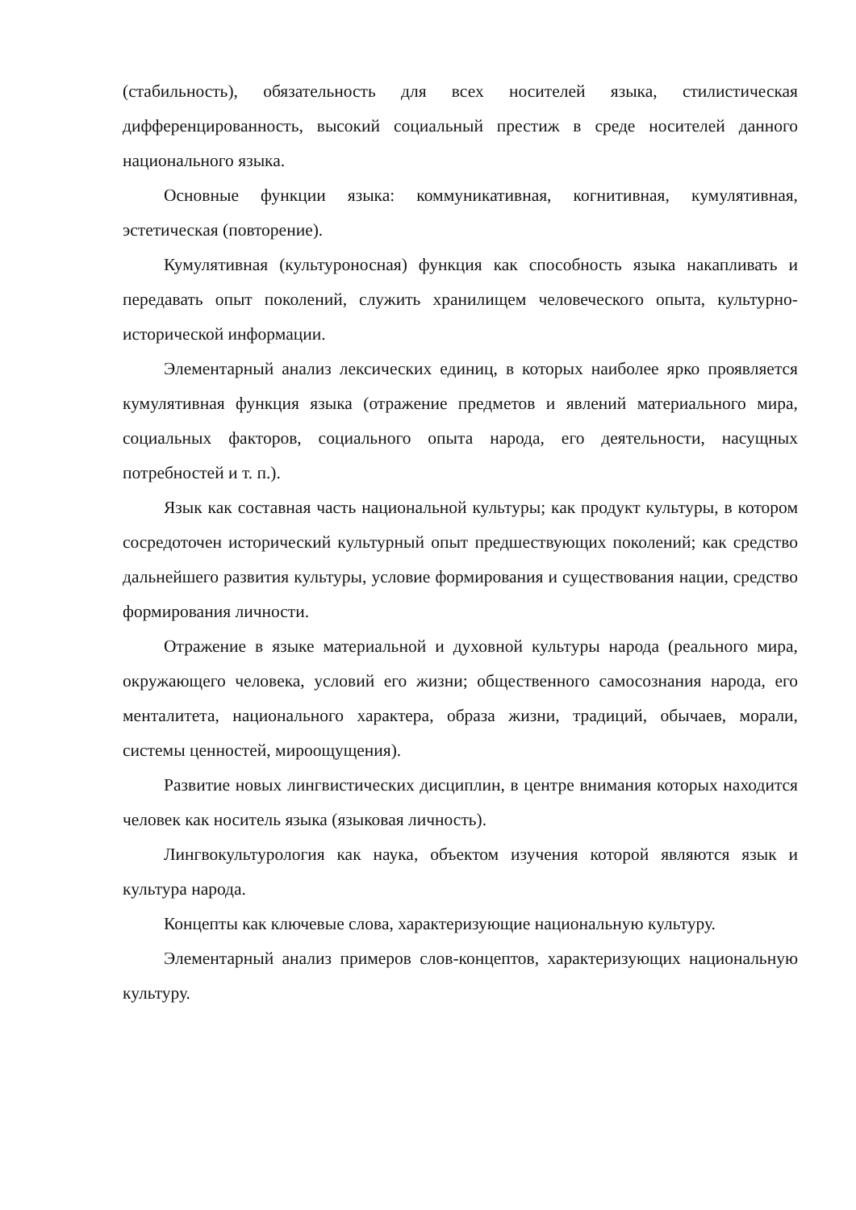(стабильность), обязательность для всех носителей языка, стилистическая дифференцированность, высокий социальный престиж в среде носителей данного национального языка.
Основные функции языка: коммуникативная, когнитивная, кумулятивная, эстетическая (повторение).
Кумулятивная (культуроносная) функция как способность языка накапливать и передавать опыт поколений, служить хранилищем человеческого опыта, культурно-исторической информации.
Элементарный анализ лексических единиц, в которых наиболее ярко проявляется кумулятивная функция языка (отражение предметов и явлений материального мира, социальных факторов, социального опыта народа, его деятельности, насущных потребностей и т. п.).
Язык как составная часть национальной культуры; как продукт культуры, в котором сосредоточен исторический культурный опыт предшествующих поколений; как средство дальнейшего развития культуры, условие формирования и существования нации, средство формирования личности.
Отражение в языке материальной и духовной культуры народа (реального мира, окружающего человека, условий его жизни; общественного самосознания народа, его менталитета, национального характера, образа жизни, традиций, обычаев, морали, системы ценностей, мироощущения).
Развитие новых лингвистических дисциплин, в центре внимания которых находится человек как носитель языка (языковая личность).
Лингвокультурология как наука, объектом изучения которой являются язык и культура народа.
Концепты как ключевые слова, характеризующие национальную культуру.
Элементарный анализ примеров слов-концептов, характеризующих национальную культуру.